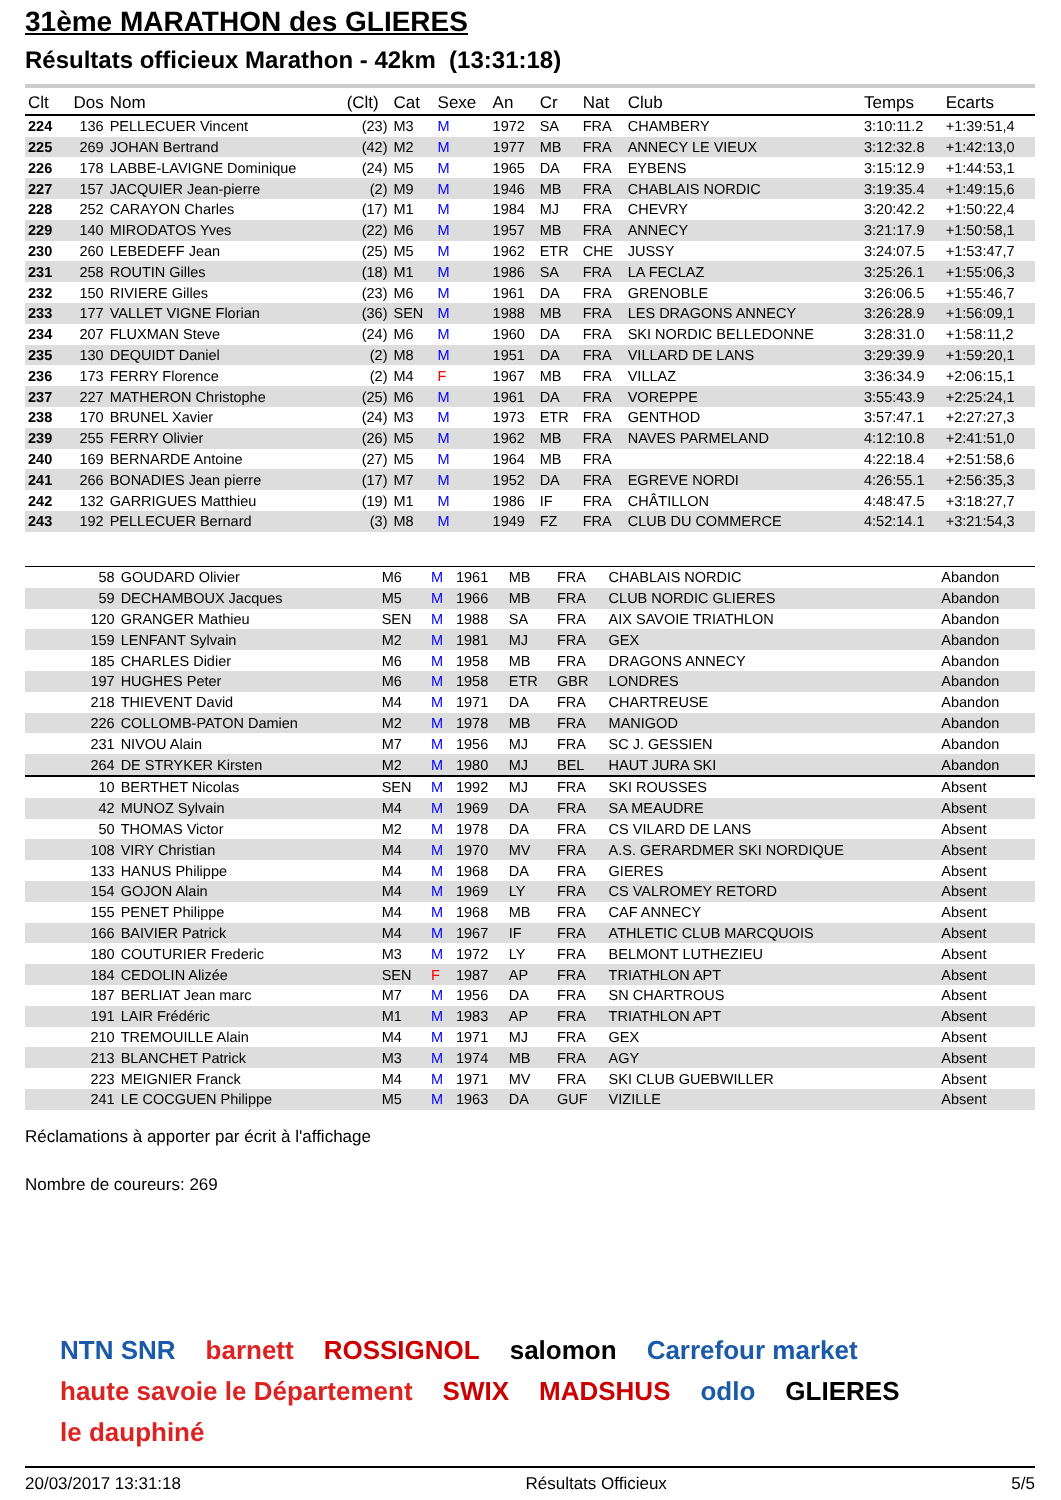31ème MARATHON des GLIERES
Résultats officieux Marathon - 42km (13:31:18)
| Clt | Dos | Nom | (Clt) | Cat | Sexe | An | Cr | Nat | Club | Temps | Ecarts |
| --- | --- | --- | --- | --- | --- | --- | --- | --- | --- | --- | --- |
| 224 | 136 | PELLECUER Vincent | (23) | M3 | M | 1972 | SA | FRA | CHAMBERY | 3:10:11.2 | +1:39:51,4 |
| 225 | 269 | JOHAN Bertrand | (42) | M2 | M | 1977 | MB | FRA | ANNECY LE VIEUX | 3:12:32.8 | +1:42:13,0 |
| 226 | 178 | LABBE-LAVIGNE Dominique | (24) | M5 | M | 1965 | DA | FRA | EYBENS | 3:15:12.9 | +1:44:53,1 |
| 227 | 157 | JACQUIER Jean-pierre | (2) | M9 | M | 1946 | MB | FRA | CHABLAIS NORDIC | 3:19:35.4 | +1:49:15,6 |
| 228 | 252 | CARAYON Charles | (17) | M1 | M | 1984 | MJ | FRA | CHEVRY | 3:20:42.2 | +1:50:22,4 |
| 229 | 140 | MIRODATOS Yves | (22) | M6 | M | 1957 | MB | FRA | ANNECY | 3:21:17.9 | +1:50:58,1 |
| 230 | 260 | LEBEDEFF Jean | (25) | M5 | M | 1962 | ETR | CHE | JUSSY | 3:24:07.5 | +1:53:47,7 |
| 231 | 258 | ROUTIN Gilles | (18) | M1 | M | 1986 | SA | FRA | LA FECLAZ | 3:25:26.1 | +1:55:06,3 |
| 232 | 150 | RIVIERE Gilles | (23) | M6 | M | 1961 | DA | FRA | GRENOBLE | 3:26:06.5 | +1:55:46,7 |
| 233 | 177 | VALLET VIGNE Florian | (36) | SEN | M | 1988 | MB | FRA | LES DRAGONS ANNECY | 3:26:28.9 | +1:56:09,1 |
| 234 | 207 | FLUXMAN Steve | (24) | M6 | M | 1960 | DA | FRA | SKI NORDIC BELLEDONNE | 3:28:31.0 | +1:58:11,2 |
| 235 | 130 | DEQUIDT Daniel | (2) | M8 | M | 1951 | DA | FRA | VILLARD DE LANS | 3:29:39.9 | +1:59:20,1 |
| 236 | 173 | FERRY Florence | (2) | M4 | F | 1967 | MB | FRA | VILLAZ | 3:36:34.9 | +2:06:15,1 |
| 237 | 227 | MATHERON Christophe | (25) | M6 | M | 1961 | DA | FRA | VOREPPE | 3:55:43.9 | +2:25:24,1 |
| 238 | 170 | BRUNEL Xavier | (24) | M3 | M | 1973 | ETR | FRA | GENTHOD | 3:57:47.1 | +2:27:27,3 |
| 239 | 255 | FERRY Olivier | (26) | M5 | M | 1962 | MB | FRA | NAVES PARMELAND | 4:12:10.8 | +2:41:51,0 |
| 240 | 169 | BERNARDE Antoine | (27) | M5 | M | 1964 | MB | FRA | | 4:22:18.4 | +2:51:58,6 |
| 241 | 266 | BONADIES Jean pierre | (17) | M7 | M | 1952 | DA | FRA | EGREVE NORDI | 4:26:55.1 | +2:56:35,3 |
| 242 | 132 | GARRIGUES Matthieu | (19) | M1 | M | 1986 | IF | FRA | CHÂTILLON | 4:48:47.5 | +3:18:27,7 |
| 243 | 192 | PELLECUER Bernard | (3) | M8 | M | 1949 | FZ | FRA | CLUB DU COMMERCE | 4:52:14.1 | +3:21:54,3 |
| | 58 | GOUDARD Olivier | | M6 | M | 1961 | MB | FRA | CHABLAIS NORDIC | Abandon | |
| | 59 | DECHAMBOUX Jacques | | M5 | M | 1966 | MB | FRA | CLUB NORDIC GLIERES | Abandon | |
| | 120 | GRANGER Mathieu | | SEN | M | 1988 | SA | FRA | AIX SAVOIE TRIATHLON | Abandon | |
| | 159 | LENFANT Sylvain | | M2 | M | 1981 | MJ | FRA | GEX | Abandon | |
| | 185 | CHARLES Didier | | M6 | M | 1958 | MB | FRA | DRAGONS ANNECY | Abandon | |
| | 197 | HUGHES Peter | | M6 | M | 1958 | ETR | GBR | LONDRES | Abandon | |
| | 218 | THIEVENT David | | M4 | M | 1971 | DA | FRA | CHARTREUSE | Abandon | |
| | 226 | COLLOMB-PATON Damien | | M2 | M | 1978 | MB | FRA | MANIGOD | Abandon | |
| | 231 | NIVOU Alain | | M7 | M | 1956 | MJ | FRA | SC J. GESSIEN | Abandon | |
| | 264 | DE STRYKER Kirsten | | M2 | M | 1980 | MJ | BEL | HAUT JURA SKI | Abandon | |
| | 10 | BERTHET Nicolas | | SEN | M | 1992 | MJ | FRA | SKI ROUSSES | Absent | |
| | 42 | MUNOZ Sylvain | | M4 | M | 1969 | DA | FRA | SA MEAUDRE | Absent | |
| | 50 | THOMAS Victor | | M2 | M | 1978 | DA | FRA | CS VILARD DE LANS | Absent | |
| | 108 | VIRY Christian | | M4 | M | 1970 | MV | FRA | A.S. GERARDMER SKI NORDIQUE | Absent | |
| | 133 | HANUS Philippe | | M4 | M | 1968 | DA | FRA | GIERES | Absent | |
| | 154 | GOJON Alain | | M4 | M | 1969 | LY | FRA | CS VALROMEY RETORD | Absent | |
| | 155 | PENET Philippe | | M4 | M | 1968 | MB | FRA | CAF ANNECY | Absent | |
| | 166 | BAIVIER Patrick | | M4 | M | 1967 | IF | FRA | ATHLETIC CLUB MARCQUOIS | Absent | |
| | 180 | COUTURIER Frederic | | M3 | M | 1972 | LY | FRA | BELMONT LUTHEZIEU | Absent | |
| | 184 | CEDOLIN Alizée | | SEN | F | 1987 | AP | FRA | TRIATHLON APT | Absent | |
| | 187 | BERLIAT Jean marc | | M7 | M | 1956 | DA | FRA | SN CHARTROUS | Absent | |
| | 191 | LAIR Frédéric | | M1 | M | 1983 | AP | FRA | TRIATHLON APT | Absent | |
| | 210 | TREMOUILLE Alain | | M4 | M | 1971 | MJ | FRA | GEX | Absent | |
| | 213 | BLANCHET Patrick | | M3 | M | 1974 | MB | FRA | AGY | Absent | |
| | 223 | MEIGNIER Franck | | M4 | M | 1971 | MV | FRA | SKI CLUB GUEBWILLER | Absent | |
| | 241 | LE COCGUEN Philippe | | M5 | M | 1963 | DA | GUF | VIZILLE | Absent | |
Réclamations à apporter par écrit à l'affichage
Nombre de coureurs: 269
NTN SNR barnett ROSSIGNOL salomon Carrefour market haute savoie le Département SWIX MADSHUS odlo GLIERES le dauphiné
20/03/2017 13:31:18 Résultats Officieux 5/5